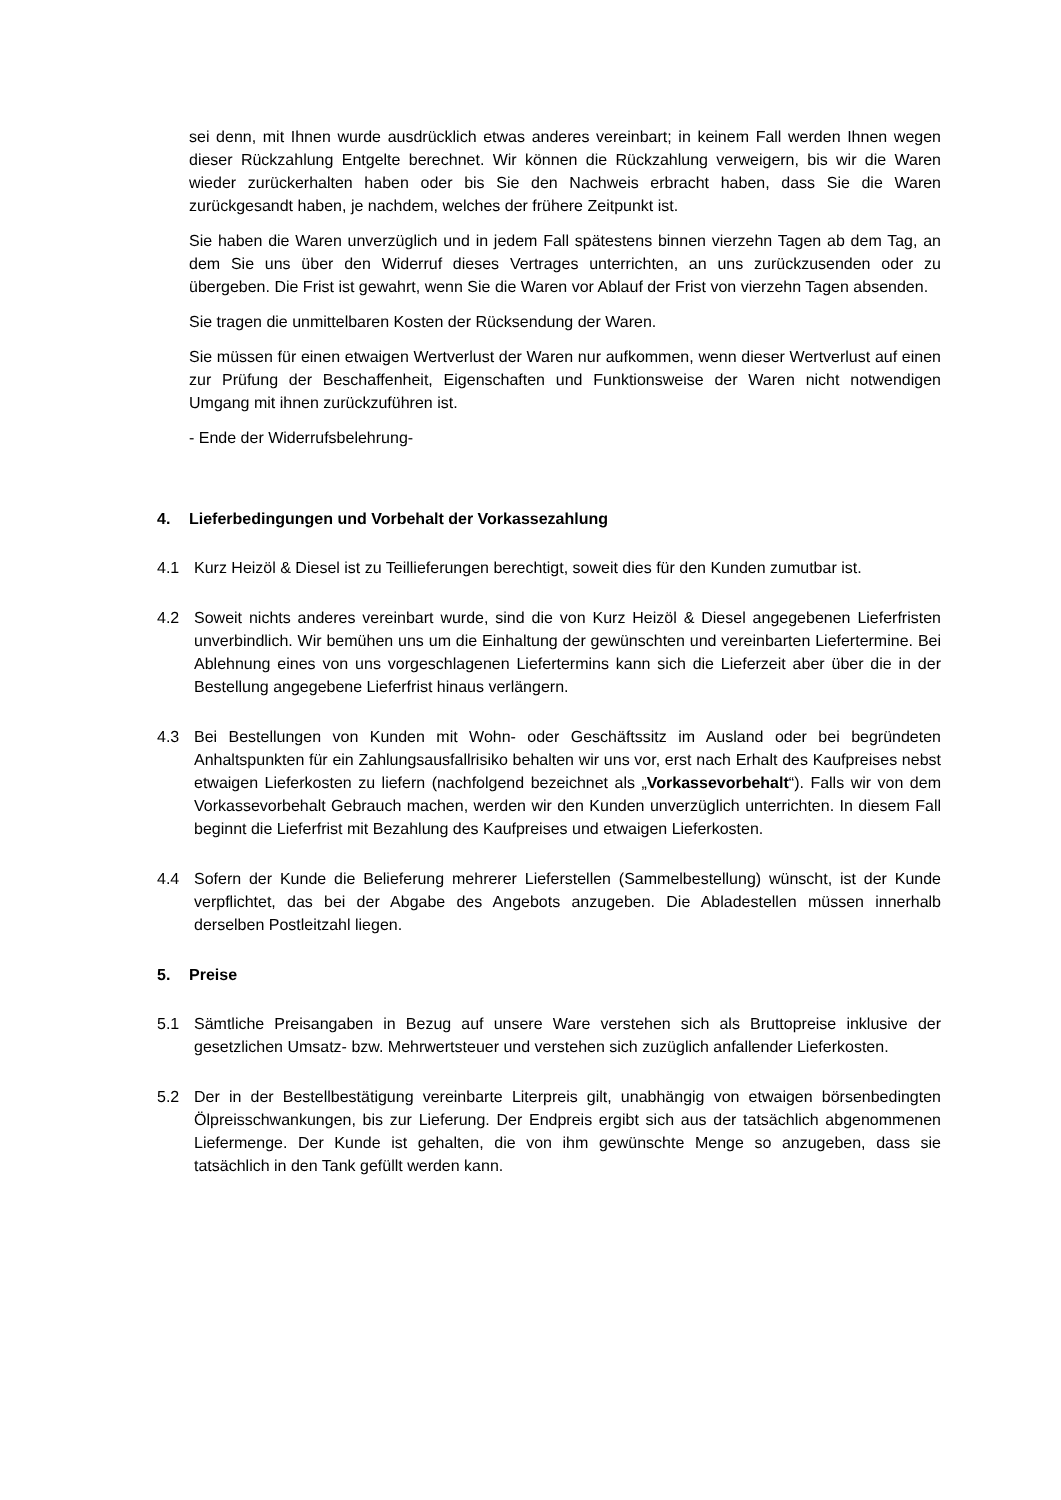sei denn, mit Ihnen wurde ausdrücklich etwas anderes vereinbart; in keinem Fall werden Ihnen wegen dieser Rückzahlung Entgelte berechnet. Wir können die Rückzahlung verweigern, bis wir die Waren wieder zurückerhalten haben oder bis Sie den Nachweis erbracht haben, dass Sie die Waren zurückgesandt haben, je nachdem, welches der frühere Zeitpunkt ist.
Sie haben die Waren unverzüglich und in jedem Fall spätestens binnen vierzehn Tagen ab dem Tag, an dem Sie uns über den Widerruf dieses Vertrages unterrichten, an uns zurückzusenden oder zu übergeben. Die Frist ist gewahrt, wenn Sie die Waren vor Ablauf der Frist von vierzehn Tagen absenden.
Sie tragen die unmittelbaren Kosten der Rücksendung der Waren.
Sie müssen für einen etwaigen Wertverlust der Waren nur aufkommen, wenn dieser Wertverlust auf einen zur Prüfung der Beschaffenheit, Eigenschaften und Funktionsweise der Waren nicht notwendigen Umgang mit ihnen zurückzuführen ist.
- Ende der Widerrufsbelehrung-
4. Lieferbedingungen und Vorbehalt der Vorkassezahlung
4.1 Kurz Heizöl & Diesel ist zu Teillieferungen berechtigt, soweit dies für den Kunden zumutbar ist.
4.2 Soweit nichts anderes vereinbart wurde, sind die von Kurz Heizöl & Diesel angegebenen Lieferfristen unverbindlich. Wir bemühen uns um die Einhaltung der gewünschten und vereinbarten Liefertermine. Bei Ablehnung eines von uns vorgeschlagenen Liefertermins kann sich die Lieferzeit aber über die in der Bestellung angegebene Lieferfrist hinaus verlängern.
4.3 Bei Bestellungen von Kunden mit Wohn- oder Geschäftssitz im Ausland oder bei begründeten Anhaltspunkten für ein Zahlungsausfallrisiko behalten wir uns vor, erst nach Erhalt des Kaufpreises nebst etwaigen Lieferkosten zu liefern (nachfolgend bezeichnet als „Vorkassevorbehalt“). Falls wir von dem Vorkassevorbehalt Gebrauch machen, werden wir den Kunden unverzüglich unterrichten. In diesem Fall beginnt die Lieferfrist mit Bezahlung des Kaufpreises und etwaigen Lieferkosten.
4.4 Sofern der Kunde die Belieferung mehrerer Lieferstellen (Sammelbestellung) wünscht, ist der Kunde verpflichtet, das bei der Abgabe des Angebots anzugeben. Die Abladestellen müssen innerhalb derselben Postleitzahl liegen.
5. Preise
5.1 Sämtliche Preisangaben in Bezug auf unsere Ware verstehen sich als Bruttopreise inklusive der gesetzlichen Umsatz- bzw. Mehrwertsteuer und verstehen sich zuzüglich anfallender Lieferkosten.
5.2 Der in der Bestellbestätigung vereinbarte Literpreis gilt, unabhängig von etwaigen börsenbedingten Ölpreisschwankungen, bis zur Lieferung. Der Endpreis ergibt sich aus der tatsächlich abgenommenen Liefermenge. Der Kunde ist gehalten, die von ihm gewünschte Menge so anzugeben, dass sie tatsächlich in den Tank gefüllt werden kann.